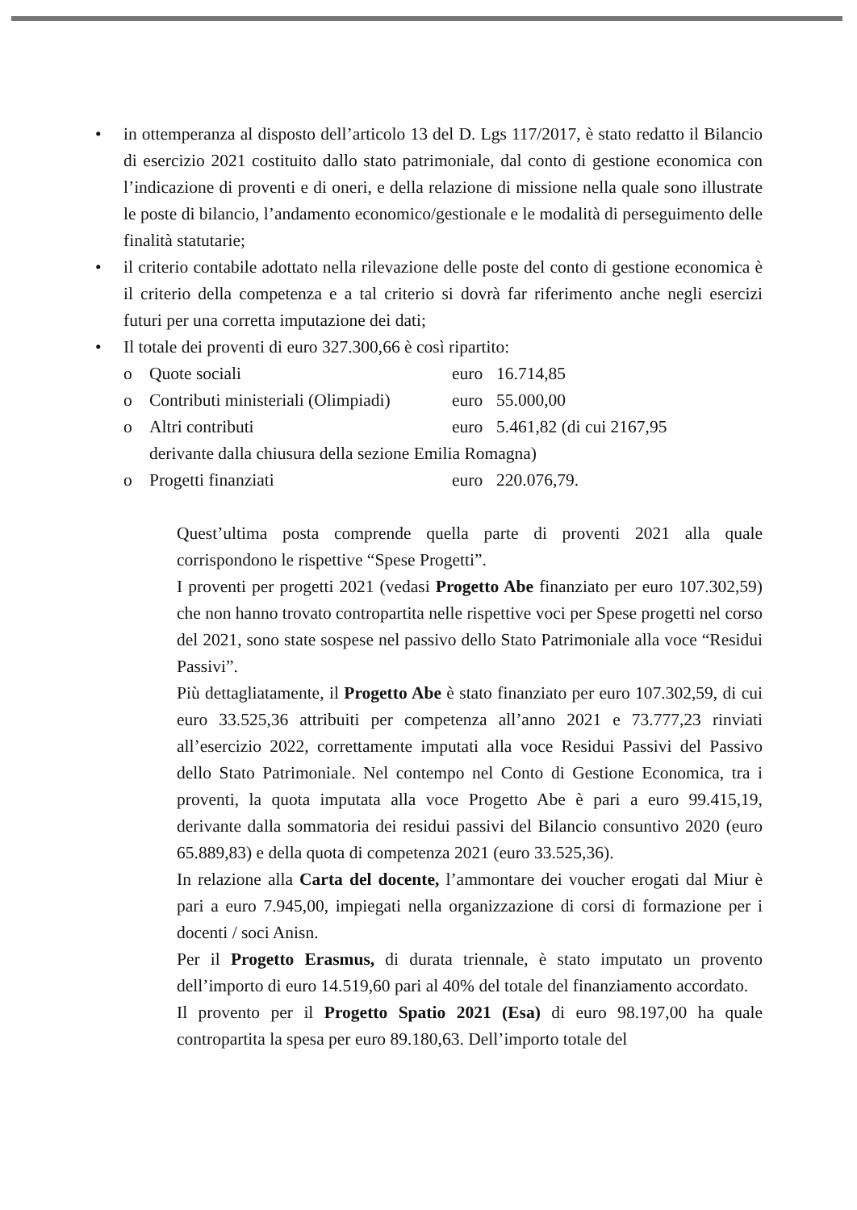• in ottemperanza al disposto dell’articolo 13 del D. Lgs 117/2017, è stato redatto il Bilancio di esercizio 2021 costituito dallo stato patrimoniale, dal conto di gestione economica con l’indicazione di proventi e di oneri, e della relazione di missione nella quale sono illustrate le poste di bilancio, l’andamento economico/gestionale e le modalità di perseguimento delle finalità statutarie;
• il criterio contabile adottato nella rilevazione delle poste del conto di gestione economica è il criterio della competenza e a tal criterio si dovrà far riferimento anche negli esercizi futuri per una corretta imputazione dei dati;
• Il totale dei proventi di euro 327.300,66 è così ripartito:
o Quote sociali euro 16.714,85
o Contributi ministeriali (Olimpiadi) euro 55.000,00
o Altri contributi euro 5.461,82 (di cui 2167,95
derivante dalla chiusura della sezione Emilia Romagna)
o Progetti finanziati euro 220.076,79.
Quest’ultima posta comprende quella parte di proventi 2021 alla quale corrispondono le rispettive “Spese Progetti”.
I proventi per progetti 2021 (vedasi Progetto Abe finanziato per euro 107.302,59) che non hanno trovato contropartita nelle rispettive voci per Spese progetti nel corso del 2021, sono state sospese nel passivo dello Stato Patrimoniale alla voce “Residui Passivi”.
Più dettagliatamente, il Progetto Abe è stato finanziato per euro 107.302,59, di cui euro 33.525,36 attribuiti per competenza all’anno 2021 e 73.777,23 rinviati all’esercizio 2022, correttamente imputati alla voce Residui Passivi del Passivo dello Stato Patrimoniale. Nel contempo nel Conto di Gestione Economica, tra i proventi, la quota imputata alla voce Progetto Abe è pari a euro 99.415,19, derivante dalla sommatoria dei residui passivi del Bilancio consuntivo 2020 (euro 65.889,83) e della quota di competenza 2021 (euro 33.525,36).
In relazione alla Carta del docente, l’ammontare dei voucher erogati dal Miur è pari a euro 7.945,00, impiegati nella organizzazione di corsi di formazione per i docenti / soci Anisn.
Per il Progetto Erasmus, di durata triennale, è stato imputato un provento dell’importo di euro 14.519,60 pari al 40% del totale del finanziamento accordato.
Il provento per il Progetto Spatio 2021 (Esa) di euro 98.197,00 ha quale contropartita la spesa per euro 89.180,63. Dell’importo totale del